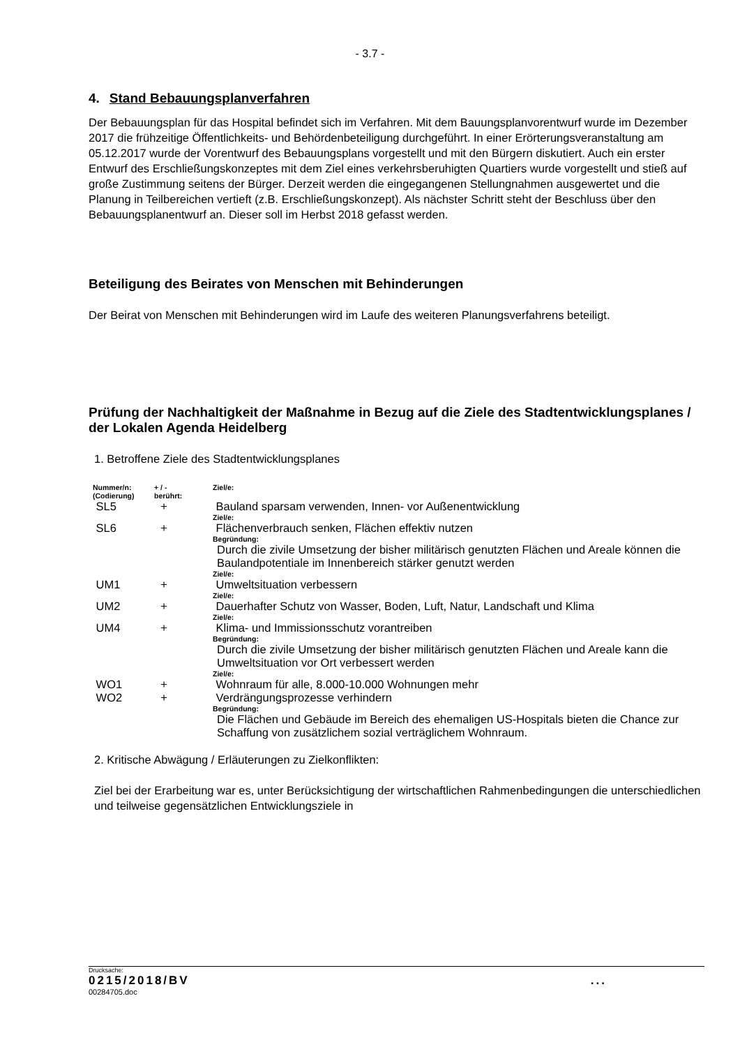- 3.7 -
4. Stand Bebauungsplanverfahren
Der Bebauungsplan für das Hospital befindet sich im Verfahren. Mit dem Bauungsplanvorentwurf wurde im Dezember 2017 die frühzeitige Öffentlichkeits- und Behördenbeteiligung durchgeführt. In einer Erörterungsveranstaltung am 05.12.2017 wurde der Vorentwurf des Bebauungsplans vorgestellt und mit den Bürgern diskutiert. Auch ein erster Entwurf des Erschließungskonzeptes mit dem Ziel eines verkehrsberuhigten Quartiers wurde vorgestellt und stieß auf große Zustimmung seitens der Bürger. Derzeit werden die eingegangenen Stellungnahmen ausgewertet und die Planung in Teilbereichen vertieft (z.B. Erschließungskonzept). Als nächster Schritt steht der Beschluss über den Bebauungsplanentwurf an. Dieser soll im Herbst 2018 gefasst werden.
Beteiligung des Beirates von Menschen mit Behinderungen
Der Beirat von Menschen mit Behinderungen wird im Laufe des weiteren Planungsverfahrens beteiligt.
Prüfung der Nachhaltigkeit der Maßnahme in Bezug auf die Ziele des Stadtentwicklungsplanes / der Lokalen Agenda Heidelberg
1. Betroffene Ziele des Stadtentwicklungsplanes
| Nummer/n: (Codierung) | + / - berührt: | Ziel/e: |
| --- | --- | --- |
| SL5 | + | Bauland sparsam verwenden, Innen- vor Außenentwicklung Ziel/e: |
| SL6 | + | Flächenverbrauch senken, Flächen effektiv nutzen Begründung: Durch die zivile Umsetzung der bisher militärisch genutzten Flächen und Areale können die Baulandpotentiale im Innenbereich stärker genutzt werden Ziel/e: |
| UM1 | + | Umweltsituation verbessern Ziel/e: |
| UM2 | + | Dauerhafter Schutz von Wasser, Boden, Luft, Natur, Landschaft und Klima Ziel/e: |
| UM4 | + | Klima- und Immissionsschutz vorantreiben Begründung: Durch die zivile Umsetzung der bisher militärisch genutzten Flächen und Areale kann die Umweltsituation vor Ort verbessert werden Ziel/e: |
| WO1 | + | Wohnraum für alle, 8.000-10.000 Wohnungen mehr |
| WO2 | + | Verdrängungsprozesse verhindern Begründung: Die Flächen und Gebäude im Bereich des ehemaligen US-Hospitals bieten die Chance zur Schaffung von zusätzlichem sozial verträglichem Wohnraum. |
2. Kritische Abwägung / Erläuterungen zu Zielkonflikten:
Ziel bei der Erarbeitung war es, unter Berücksichtigung der wirtschaftlichen Rahmenbedingungen die unterschiedlichen und teilweise gegensätzlichen Entwicklungsziele in
Drucksache:
0215/2018/BV...
00284705.doc